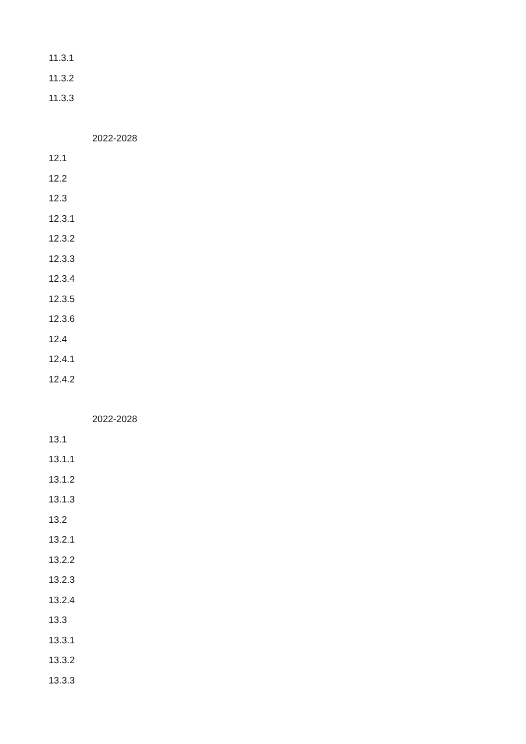11.3.1
11.3.2
11.3.3
2022-2028
12.1
12.2
12.3
12.3.1
12.3.2
12.3.3
12.3.4
12.3.5
12.3.6
12.4
12.4.1
12.4.2
2022-2028
13.1
13.1.1
13.1.2
13.1.3
13.2
13.2.1
13.2.2
13.2.3
13.2.4
13.3
13.3.1
13.3.2
13.3.3